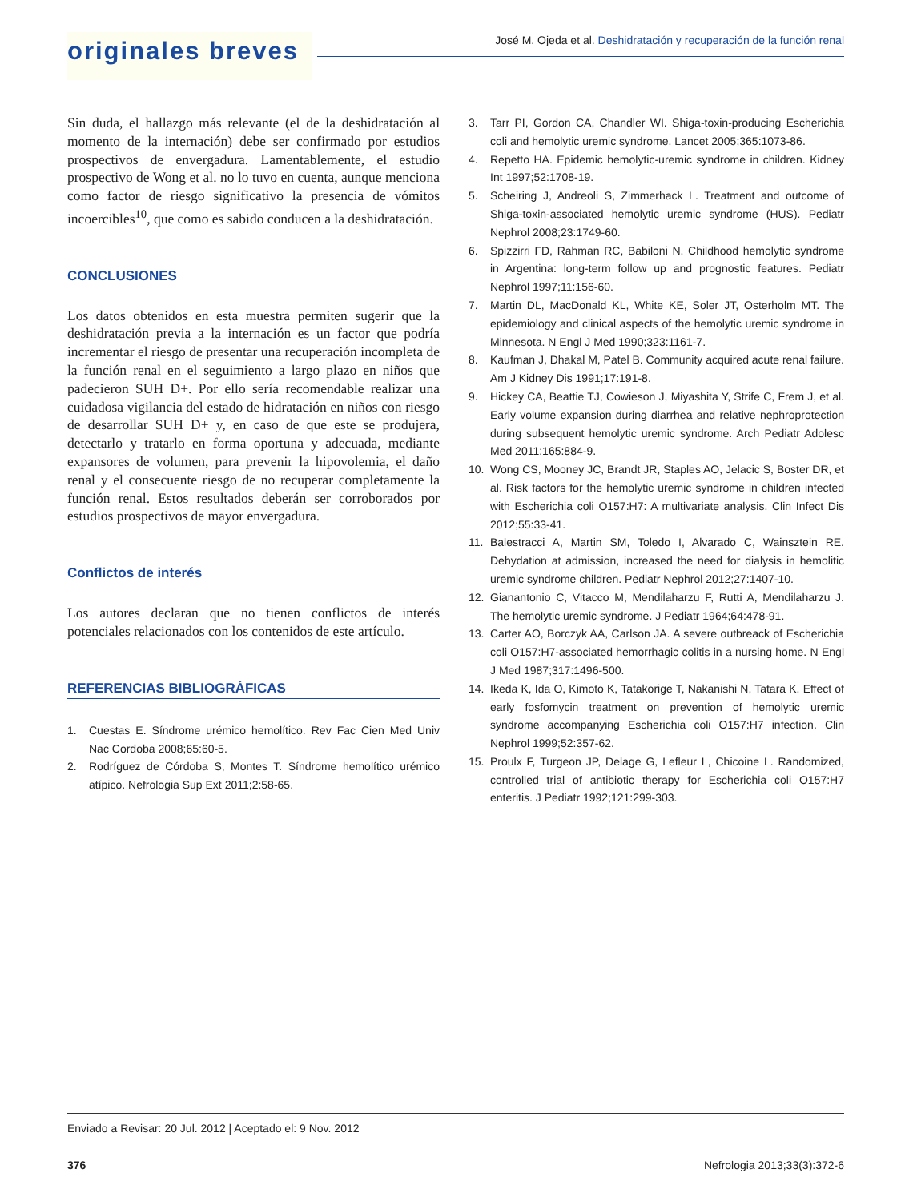originales breves
José M. Ojeda et al. Deshidratación y recuperación de la función renal
Sin duda, el hallazgo más relevante (el de la deshidratación al momento de la internación) debe ser confirmado por estudios prospectivos de envergadura. Lamentablemente, el estudio prospectivo de Wong et al. no lo tuvo en cuenta, aunque menciona como factor de riesgo significativo la presencia de vómitos incoercibles<sup>10</sup>, que como es sabido conducen a la deshidratación.
CONCLUSIONES
Los datos obtenidos en esta muestra permiten sugerir que la deshidratación previa a la internación es un factor que podría incrementar el riesgo de presentar una recuperación incompleta de la función renal en el seguimiento a largo plazo en niños que padecieron SUH D+. Por ello sería recomendable realizar una cuidadosa vigilancia del estado de hidratación en niños con riesgo de desarrollar SUH D+ y, en caso de que este se produjera, detectarlo y tratarlo en forma oportuna y adecuada, mediante expansores de volumen, para prevenir la hipovolemia, el daño renal y el consecuente riesgo de no recuperar completamente la función renal. Estos resultados deberán ser corroborados por estudios prospectivos de mayor envergadura.
Conflictos de interés
Los autores declaran que no tienen conflictos de interés potenciales relacionados con los contenidos de este artículo.
REFERENCIAS BIBLIOGRÁFICAS
1. Cuestas E. Síndrome urémico hemolítico. Rev Fac Cien Med Univ Nac Cordoba 2008;65:60-5.
2. Rodríguez de Córdoba S, Montes T. Síndrome hemolítico urémico atípico. Nefrologia Sup Ext 2011;2:58-65.
3. Tarr PI, Gordon CA, Chandler WI. Shiga-toxin-producing Escherichia coli and hemolytic uremic syndrome. Lancet 2005;365:1073-86.
4. Repetto HA. Epidemic hemolytic-uremic syndrome in children. Kidney Int 1997;52:1708-19.
5. Scheiring J, Andreoli S, Zimmerhack L. Treatment and outcome of Shiga-toxin-associated hemolytic uremic syndrome (HUS). Pediatr Nephrol 2008;23:1749-60.
6. Spizzirri FD, Rahman RC, Babiloni N. Childhood hemolytic syndrome in Argentina: long-term follow up and prognostic features. Pediatr Nephrol 1997;11:156-60.
7. Martin DL, MacDonald KL, White KE, Soler JT, Osterholm MT. The epidemiology and clinical aspects of the hemolytic uremic syndrome in Minnesota. N Engl J Med 1990;323:1161-7.
8. Kaufman J, Dhakal M, Patel B. Community acquired acute renal failure. Am J Kidney Dis 1991;17:191-8.
9. Hickey CA, Beattie TJ, Cowieson J, Miyashita Y, Strife C, Frem J, et al. Early volume expansion during diarrhea and relative nephroprotection during subsequent hemolytic uremic syndrome. Arch Pediatr Adolesc Med 2011;165:884-9.
10. Wong CS, Mooney JC, Brandt JR, Staples AO, Jelacic S, Boster DR, et al. Risk factors for the hemolytic uremic syndrome in children infected with Escherichia coli O157:H7: A multivariate analysis. Clin Infect Dis 2012;55:33-41.
11. Balestracci A, Martin SM, Toledo I, Alvarado C, Wainsztein RE. Dehydation at admission, increased the need for dialysis in hemolitic uremic syndrome children. Pediatr Nephrol 2012;27:1407-10.
12. Gianantonio C, Vitacco M, Mendilaharzu F, Rutti A, Mendilaharzu J. The hemolytic uremic syndrome. J Pediatr 1964;64:478-91.
13. Carter AO, Borczyk AA, Carlson JA. A severe outbreack of Escherichia coli O157:H7-associated hemorrhagic colitis in a nursing home. N Engl J Med 1987;317:1496-500.
14. Ikeda K, Ida O, Kimoto K, Tatakorige T, Nakanishi N, Tatara K. Effect of early fosfomycin treatment on prevention of hemolytic uremic syndrome accompanying Escherichia coli O157:H7 infection. Clin Nephrol 1999;52:357-62.
15. Proulx F, Turgeon JP, Delage G, Lefleur L, Chicoine L. Randomized, controlled trial of antibiotic therapy for Escherichia coli O157:H7 enteritis. J Pediatr 1992;121:299-303.
Enviado a Revisar: 20 Jul. 2012 | Aceptado el: 9 Nov. 2012
376 Nefrologia 2013;33(3):372-6